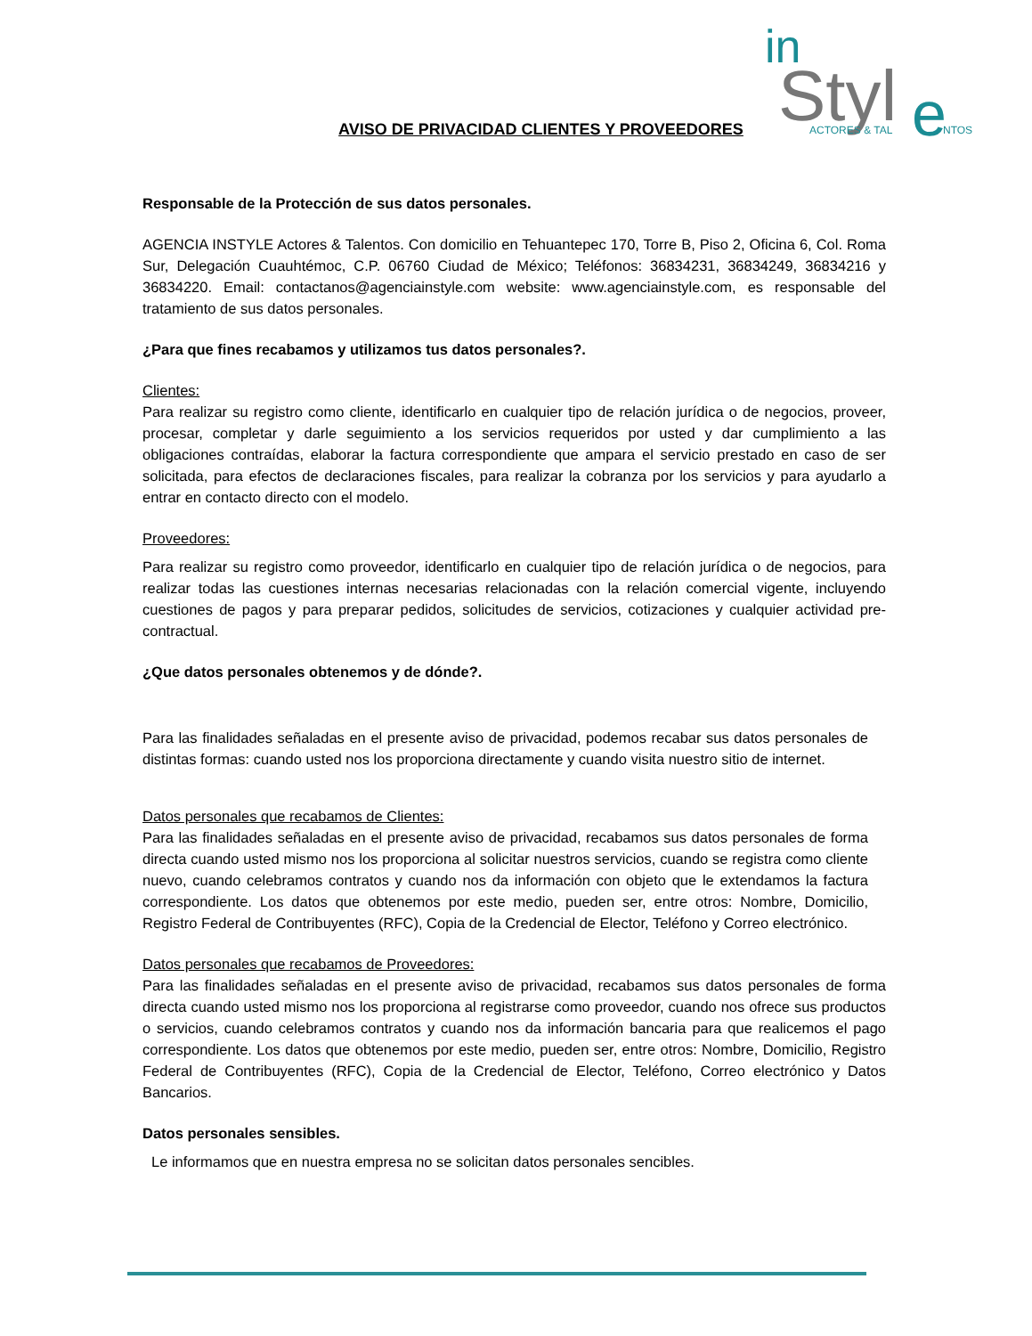in
Styl
e
ACTORES & TAL
NTOS
AVISO DE PRIVACIDAD CLIENTES Y PROVEEDORES
Responsable de la Protección de sus datos personales.
AGENCIA INSTYLE Actores & Talentos. Con domicilio en Tehuantepec 170, Torre B, Piso 2, Oficina 6, Col. Roma Sur, Delegación Cuauhtémoc, C.P. 06760 Ciudad de México; Teléfonos: 36834231, 36834249, 36834216 y 36834220. Email: contactanos@agenciainstyle.com website: www.agenciainstyle.com, es responsable del tratamiento de sus datos personales.
¿Para que fines recabamos y utilizamos tus datos personales?.
Clientes:
Para realizar su registro como cliente, identificarlo en cualquier tipo de relación jurídica o de negocios, proveer, procesar, completar y darle seguimiento a los servicios requeridos por usted y dar cumplimiento a las obligaciones contraídas, elaborar la factura correspondiente que ampara el servicio prestado en caso de ser solicitada, para efectos de declaraciones fiscales, para realizar la cobranza por los servicios y para ayudarlo a entrar en contacto directo con el modelo.
Proveedores:
Para realizar su registro como proveedor, identificarlo en cualquier tipo de relación jurídica o de negocios, para realizar todas las cuestiones internas necesarias relacionadas con la relación comercial vigente, incluyendo cuestiones de pagos y para preparar pedidos, solicitudes de servicios, cotizaciones y cualquier actividad pre-contractual.
¿Que datos personales obtenemos y de dónde?.
Para las finalidades señaladas en el presente aviso de privacidad, podemos recabar sus datos personales de distintas formas: cuando usted nos los proporciona directamente y cuando visita nuestro sitio de internet.
Datos personales que recabamos de Clientes:
Para las finalidades señaladas en el presente aviso de privacidad, recabamos sus datos personales de forma directa cuando usted mismo nos los proporciona al solicitar nuestros servicios, cuando se registra como cliente nuevo, cuando celebramos contratos y cuando nos da información con objeto que le extendamos la factura correspondiente. Los datos que obtenemos por este medio, pueden ser, entre otros: Nombre, Domicilio, Registro Federal de Contribuyentes (RFC), Copia de la Credencial de Elector, Teléfono y Correo electrónico.
Datos personales que recabamos de Proveedores:
Para las finalidades señaladas en el presente aviso de privacidad, recabamos sus datos personales de forma directa cuando usted mismo nos los proporciona al registrarse como proveedor, cuando nos ofrece sus productos o servicios, cuando celebramos contratos y cuando nos da información bancaria para que realicemos el pago correspondiente. Los datos que obtenemos por este medio, pueden ser, entre otros: Nombre, Domicilio, Registro Federal de Contribuyentes (RFC), Copia de la Credencial de Elector, Teléfono, Correo electrónico y Datos Bancarios.
Datos personales sensibles.
Le informamos que en nuestra empresa no se solicitan datos personales sencibles.